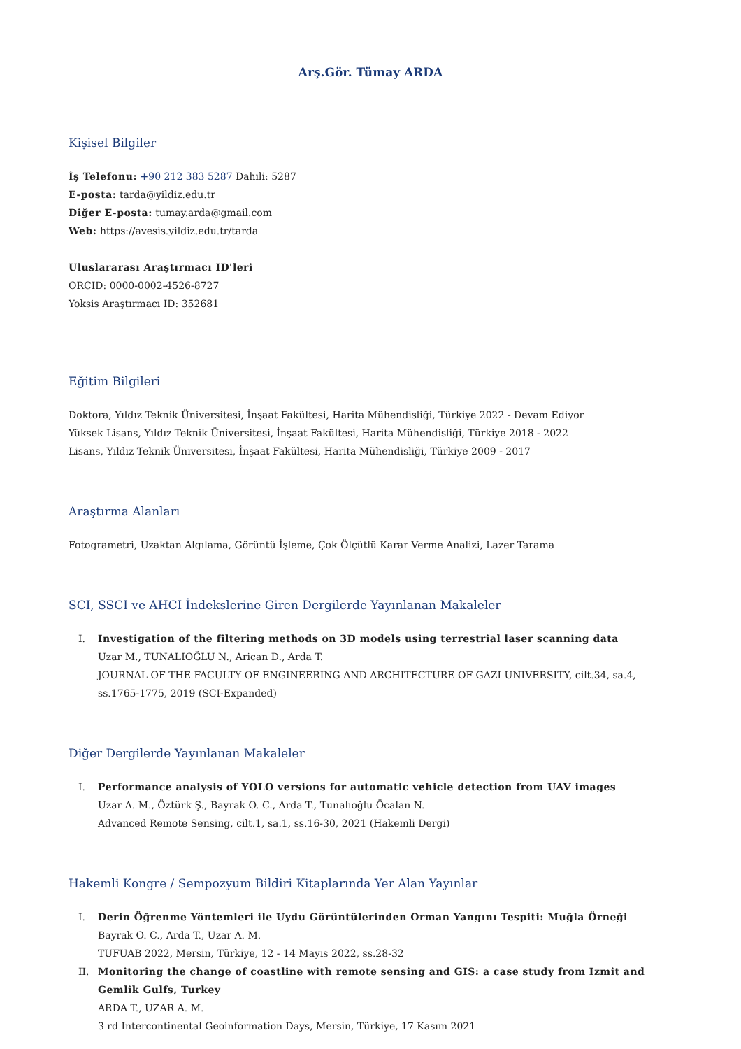Arş.Gör. Tümay ARDA
Kişisel Bilgiler
İş Telefonu: +90 212 383 5287 Dahili: 5287
E-posta: tarda@yildiz.edu.tr
Diğer E-posta: tumay.arda@gmail.com
Web: https://avesis.yildiz.edu.tr/tarda
Uluslararası Araştırmacı ID'leri
ORCID: 0000-0002-4526-8727
Yoksis Araştırmacı ID: 352681
Eğitim Bilgileri
Doktora, Yıldız Teknik Üniversitesi, İnşaat Fakültesi, Harita Mühendisliği, Türkiye 2022 - Devam Ediyor
Yüksek Lisans, Yıldız Teknik Üniversitesi, İnşaat Fakültesi, Harita Mühendisliği, Türkiye 2018 - 2022
Lisans, Yıldız Teknik Üniversitesi, İnşaat Fakültesi, Harita Mühendisliği, Türkiye 2009 - 2017
Araştırma Alanları
Fotogrametri, Uzaktan Algılama, Görüntü İşleme, Çok Ölçütlü Karar Verme Analizi, Lazer Tarama
SCI, SSCI ve AHCI İndekslerine Giren Dergilerde Yayınlanan Makaleler
I. Investigation of the filtering methods on 3D models using terrestrial laser scanning data
Uzar M., TUNALIOĞLU N., Arican D., Arda T.
JOURNAL OF THE FACULTY OF ENGINEERING AND ARCHITECTURE OF GAZI UNIVERSITY, cilt.34, sa.4, ss.1765-1775, 2019 (SCI-Expanded)
Diğer Dergilerde Yayınlanan Makaleler
I. Performance analysis of YOLO versions for automatic vehicle detection from UAV images
Uzar A. M., Öztürk Ş., Bayrak O. C., Arda T., Tunalıoğlu Öcalan N.
Advanced Remote Sensing, cilt.1, sa.1, ss.16-30, 2021 (Hakemli Dergi)
Hakemli Kongre / Sempozyum Bildiri Kitaplarında Yer Alan Yayınlar
I. Derin Öğrenme Yöntemleri ile Uydu Görüntülerinden Orman Yangını Tespiti: Muğla Örneği
Bayrak O. C., Arda T., Uzar A. M.
TUFUAB 2022, Mersin, Türkiye, 12 - 14 Mayıs 2022, ss.28-32
II. Monitoring the change of coastline with remote sensing and GIS: a case study from Izmit and Gemlik Gulfs, Turkey
ARDA T., UZAR A. M.
3 rd Intercontinental Geoinformation Days, Mersin, Türkiye, 17 Kasım 2021